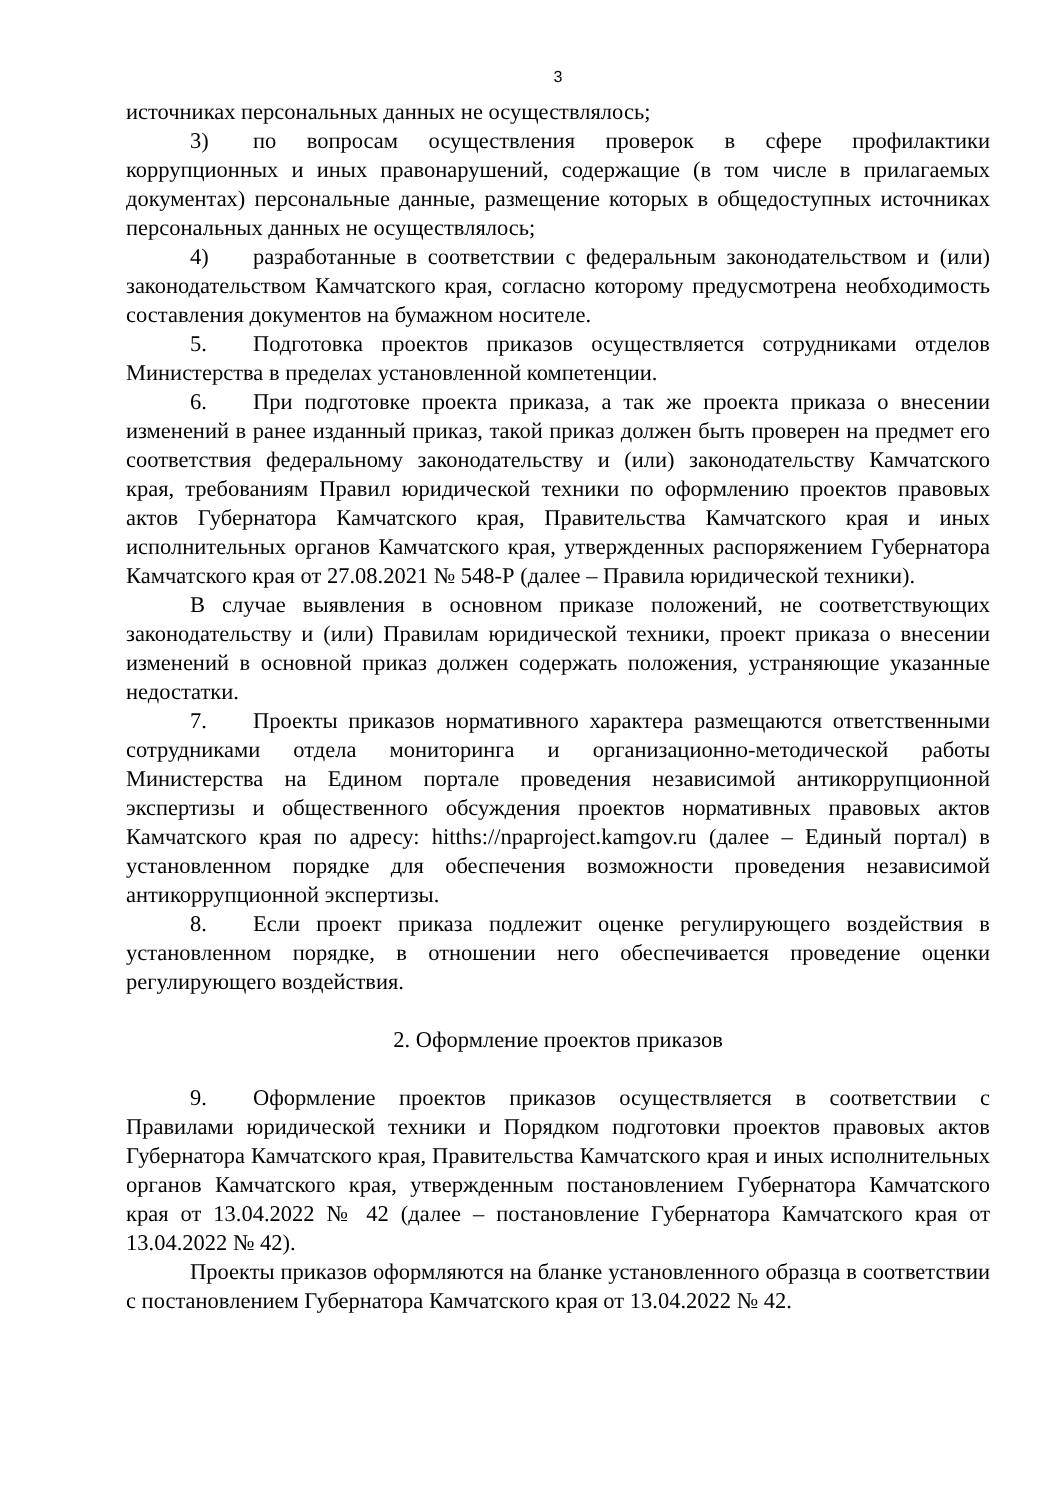3
источниках персональных данных не осуществлялось;
3) по вопросам осуществления проверок в сфере профилактики коррупционных и иных правонарушений, содержащие (в том числе в прилагаемых документах) персональные данные, размещение которых в общедоступных источниках персональных данных не осуществлялось;
4) разработанные в соответствии с федеральным законодательством и (или) законодательством Камчатского края, согласно которому предусмотрена необходимость составления документов на бумажном носителе.
5. Подготовка проектов приказов осуществляется сотрудниками отделов Министерства в пределах установленной компетенции.
6. При подготовке проекта приказа, а так же проекта приказа о внесении изменений в ранее изданный приказ, такой приказ должен быть проверен на предмет его соответствия федеральному законодательству и (или) законодательству Камчатского края, требованиям Правил юридической техники по оформлению проектов правовых актов Губернатора Камчатского края, Правительства Камчатского края и иных исполнительных органов Камчатского края, утвержденных распоряжением Губернатора Камчатского края от 27.08.2021 № 548-Р (далее – Правила юридической техники).
В случае выявления в основном приказе положений, не соответствующих законодательству и (или) Правилам юридической техники, проект приказа о внесении изменений в основной приказ должен содержать положения, устраняющие указанные недостатки.
7. Проекты приказов нормативного характера размещаются ответственными сотрудниками отдела мониторинга и организационно-методической работы Министерства на Едином портале проведения независимой антикоррупционной экспертизы и общественного обсуждения проектов нормативных правовых актов Камчатского края по адресу: hitths://npaproject.kamgov.ru (далее – Единый портал) в установленном порядке для обеспечения возможности проведения независимой антикоррупционной экспертизы.
8. Если проект приказа подлежит оценке регулирующего воздействия в установленном порядке, в отношении него обеспечивается проведение оценки регулирующего воздействия.
2. Оформление проектов приказов
9. Оформление проектов приказов осуществляется в соответствии с Правилами юридической техники и Порядком подготовки проектов правовых актов Губернатора Камчатского края, Правительства Камчатского края и иных исполнительных органов Камчатского края, утвержденным постановлением Губернатора Камчатского края от 13.04.2022 № 42 (далее – постановление Губернатора Камчатского края от 13.04.2022 № 42).
Проекты приказов оформляются на бланке установленного образца в соответствии с постановлением Губернатора Камчатского края от 13.04.2022 № 42.